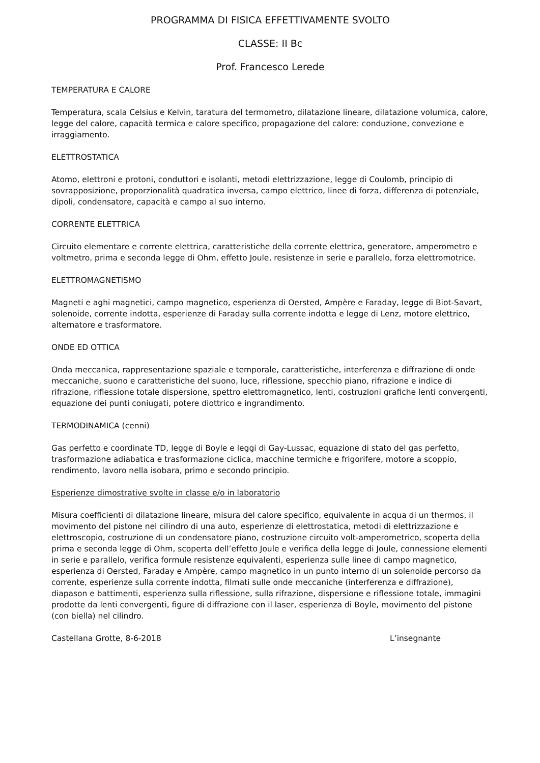PROGRAMMA DI FISICA EFFETTIVAMENTE SVOLTO
CLASSE: II Bc
Prof. Francesco Lerede
TEMPERATURA E CALORE
Temperatura, scala Celsius e Kelvin, taratura del termometro, dilatazione lineare, dilatazione volumica, calore, legge del calore, capacità termica e calore specifico, propagazione del calore: conduzione, convezione e irraggiamento.
ELETTROSTATICA
Atomo, elettroni e protoni, conduttori e isolanti, metodi elettrizzazione, legge di Coulomb, principio di sovrapposizione, proporzionalità quadratica inversa, campo elettrico, linee di forza, differenza di potenziale, dipoli, condensatore, capacità e campo al suo interno.
CORRENTE ELETTRICA
Circuito elementare e corrente elettrica, caratteristiche della corrente elettrica, generatore, amperometro e voltmetro, prima e seconda legge di Ohm, effetto Joule, resistenze in serie e parallelo, forza elettromotrice.
ELETTROMAGNETISMO
Magneti e aghi magnetici, campo magnetico, esperienza di Oersted, Ampère e Faraday, legge di Biot-Savart, solenoide, corrente indotta, esperienze di Faraday sulla corrente indotta e legge di Lenz, motore elettrico, alternatore e trasformatore.
ONDE ED OTTICA
Onda meccanica, rappresentazione spaziale e temporale, caratteristiche, interferenza e diffrazione di onde meccaniche, suono e caratteristiche del suono, luce, riflessione, specchio piano, rifrazione e indice di rifrazione, riflessione totale dispersione, spettro elettromagnetico, lenti, costruzioni grafiche lenti convergenti, equazione dei punti coniugati, potere diottrico e ingrandimento.
TERMODINAMICA (cenni)
Gas perfetto e coordinate TD, legge di Boyle e leggi di Gay-Lussac, equazione di stato del gas perfetto, trasformazione adiabatica e trasformazione ciclica, macchine termiche e frigorifere, motore a scoppio, rendimento, lavoro nella isobara, primo e secondo principio.
Esperienze dimostrative svolte in classe e/o in laboratorio
Misura coefficienti di dilatazione lineare, misura del calore specifico, equivalente in acqua di un thermos, il movimento del pistone nel cilindro di una auto, esperienze di elettrostatica, metodi di elettrizzazione e elettroscopio, costruzione di un condensatore piano, costruzione circuito volt-amperometrico, scoperta della prima e seconda legge di Ohm, scoperta dell’effetto Joule e verifica della legge di Joule, connessione elementi in serie e parallelo, verifica formule resistenze equivalenti, esperienza sulle linee di campo magnetico, esperienza di Oersted, Faraday e Ampère, campo magnetico in un punto interno di un solenoide percorso da corrente, esperienze sulla corrente indotta, filmati sulle onde meccaniche (interferenza e diffrazione), diapason e battimenti, esperienza sulla riflessione, sulla rifrazione, dispersione e riflessione totale, immagini prodotte da lenti convergenti, figure di diffrazione con il laser, esperienza di Boyle, movimento del pistone (con biella) nel cilindro.
Castellana Grotte, 8-6-2018 L’insegnante